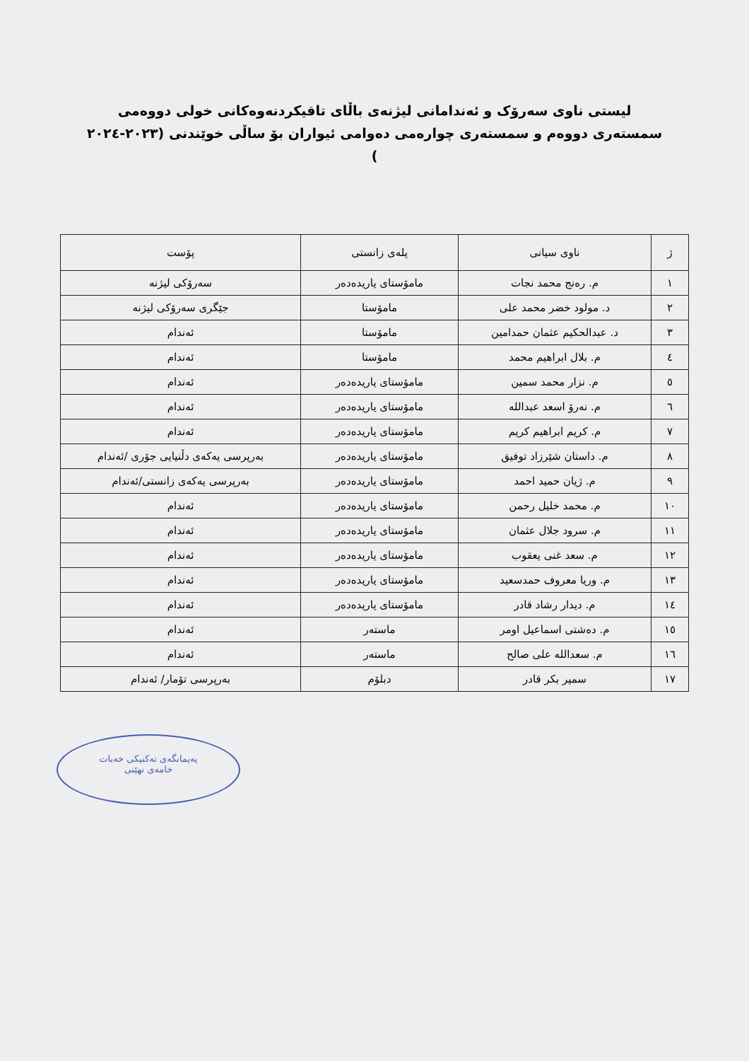ليستی ناوی سەرۆک و ئەندامانی لیژنەی باڵای تاقیکردنەوەکانی خولی دووەمی سمستەری دووەم و سمستەری چوارەمی دەوامی ئیواران بۆ ساڵی خوێندنی (۲۰۲۳-۲۰۲٤ )
| ژ | ناوی سیانی | پلەی زانستی | پۆست |
| --- | --- | --- | --- |
| ١ | م. رەنج محمد نجات | مامۆستای یاریدەدەر | سەرۆکی لیژنە |
| ٢ | د. مولود خضر محمد علی | مامۆستا | جێگری سەرۆکی لیژنە |
| ٣ | د. عبدالحکیم عثمان حمدامین | مامۆستا | ئەندام |
| ٤ | م. بلال ابراهیم محمد | مامۆستا | ئەندام |
| ٥ | م. نزار محمد سمین | مامۆستای یاریدەدەر | ئەندام |
| ٦ | م. نەرۆ اسعد عبدالله | مامۆستای یاریدەدەر | ئەندام |
| ٧ | م. کریم ابراهیم کریم | مامۆستای یاریدەدەر | ئەندام |
| ٨ | م. داستان شێرزاد توفیق | مامۆستای یاریدەدەر | بەرپرسی یەکەی دڵنیایی جۆری /ئەندام |
| ٩ | م. ژیان حمید احمد | مامۆستای یاریدەدەر | بەرپرسی یەکەی زانستی/ئەندام |
| ١٠ | م. محمد خلیل رحمن | مامۆستای یاریدەدەر | ئەندام |
| ١١ | م. سرود جلال عثمان | مامۆستای یاریدەدەر | ئەندام |
| ١٢ | م. سعد غنی یعقوب | مامۆستای یاریدەدەر | ئەندام |
| ١٣ | م. وریا معروف حمدسعید | مامۆستای یاریدەدەر | ئەندام |
| ١٤ | م. دیدار رشاد قادر | مامۆستای یاریدەدەر | ئەندام |
| ١٥ | م. دەشتی اسماعیل اومر | ماستەر | ئەندام |
| ١٦ | م. سعدالله علی صالح | ماستەر | ئەندام |
| ١٧ | سمیر بکر قادر | دبلۆم | بەرپرسی تۆمار/ ئەندام |
پەیمانگەی تەکنیکی خەبات
خامەی نهێنی